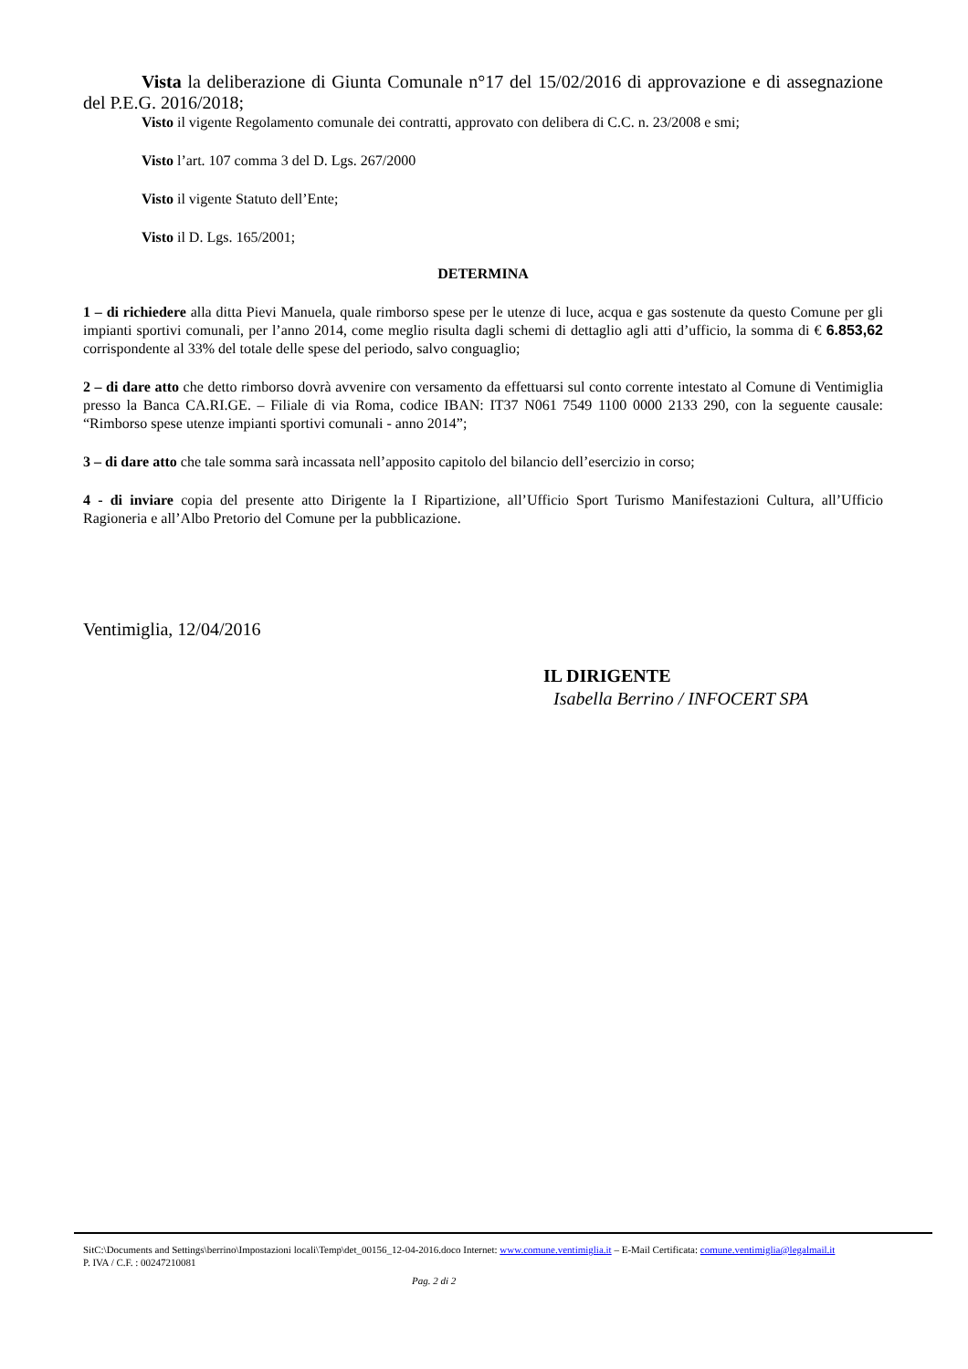Vista la deliberazione di Giunta Comunale n°17 del 15/02/2016 di approvazione e di assegnazione del P.E.G. 2016/2018;
Visto il vigente Regolamento comunale dei contratti, approvato con delibera di C.C. n. 23/2008 e smi;
Visto l’art. 107 comma 3 del D. Lgs. 267/2000
Visto il vigente Statuto dell’Ente;
Visto il D. Lgs. 165/2001;
DETERMINA
1 – di richiedere alla ditta Pievi Manuela, quale rimborso spese per le utenze di luce, acqua e gas sostenute da questo Comune per gli impianti sportivi comunali, per l’anno 2014, come meglio risulta dagli schemi di dettaglio agli atti d’ufficio, la somma di € 6.853,62 corrispondente al 33% del totale delle spese del periodo, salvo conguaglio;
2 – di dare atto che detto rimborso dovrà avvenire con versamento da effettuarsi sul conto corrente intestato al Comune di Ventimiglia presso la Banca CA.RI.GE. – Filiale di via Roma, codice IBAN: IT37 N061 7549 1100 0000 2133 290, con la seguente causale: “Rimborso spese utenze impianti sportivi comunali - anno 2014”;
3 – di dare atto che tale somma sarà incassata nell’apposito capitolo del bilancio dell’esercizio in corso;
4 - di inviare copia del presente atto Dirigente la I Ripartizione, all’Ufficio Sport Turismo Manifestazioni Cultura, all’Ufficio Ragioneria e all’Albo Pretorio del Comune per la pubblicazione.
Ventimiglia, 12/04/2016
IL DIRIGENTE
Isabella Berrino / INFOCERT SPA
SitC:\Documents and Settings\berrino\Impostazioni locali\Temp\det_00156_12-04-2016.doco Internet: www.comune.ventimiglia.it – E-Mail Certificata: comune.ventimiglia@legalmail.it
P. IVA / C.F. : 00247210081
Pag. 2 di 2